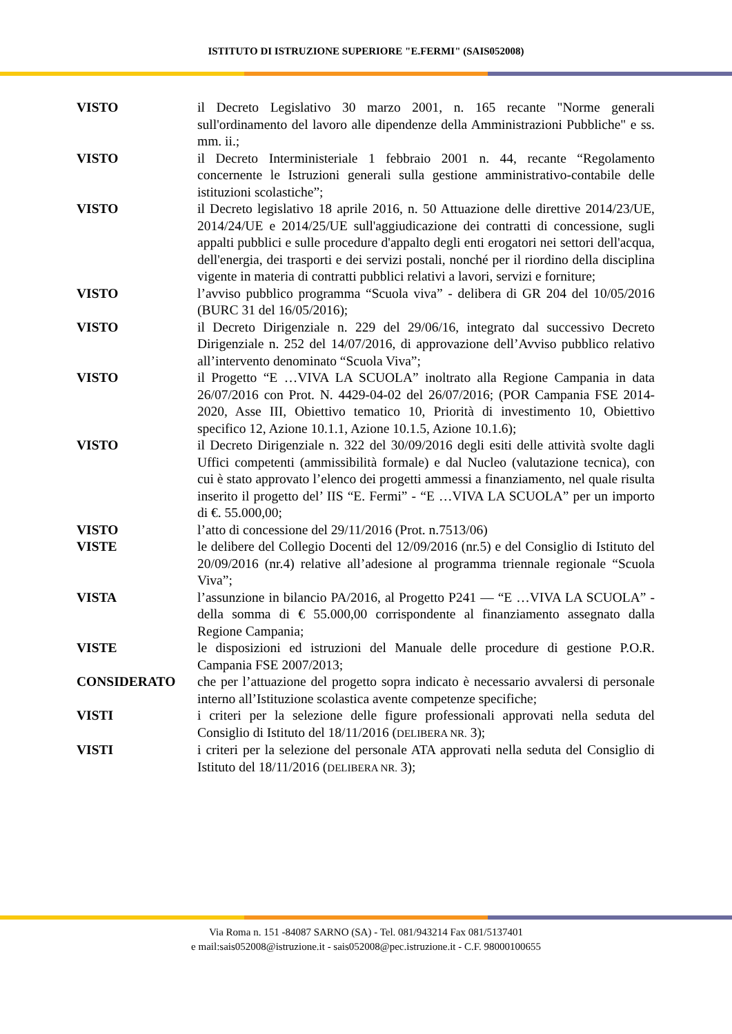ISTITUTO DI ISTRUZIONE SUPERIORE "E.FERMI" (SAIS052008)
VISTO il Decreto Legislativo 30 marzo 2001, n. 165 recante "Norme generali sull'ordinamento del lavoro alle dipendenze della Amministrazioni Pubbliche" e ss. mm. ii.;
VISTO il Decreto Interministeriale 1 febbraio 2001 n. 44, recante “Regolamento concernente le Istruzioni generali sulla gestione amministrativo-contabile delle istituzioni scolastiche”;
VISTO il Decreto legislativo 18 aprile 2016, n. 50 Attuazione delle direttive 2014/23/UE, 2014/24/UE e 2014/25/UE sull'aggiudicazione dei contratti di concessione, sugli appalti pubblici e sulle procedure d'appalto degli enti erogatori nei settori dell'acqua, dell'energia, dei trasporti e dei servizi postali, nonché per il riordino della disciplina vigente in materia di contratti pubblici relativi a lavori, servizi e forniture;
VISTO l’avviso pubblico programma “Scuola viva” - delibera di GR 204 del 10/05/2016 (BURC 31 del 16/05/2016);
VISTO il Decreto Dirigenziale n. 229 del 29/06/16, integrato dal successivo Decreto Dirigenziale n. 252 del 14/07/2016, di approvazione dell’Avviso pubblico relativo all’intervento denominato “Scuola Viva”;
VISTO il Progetto “E …VIVA LA SCUOLA” inoltrato alla Regione Campania in data 26/07/2016 con Prot. N. 4429-04-02 del 26/07/2016; (POR Campania FSE 2014-2020, Asse III, Obiettivo tematico 10, Priorità di investimento 10, Obiettivo specifico 12, Azione 10.1.1, Azione 10.1.5, Azione 10.1.6);
VISTO il Decreto Dirigenziale n. 322 del 30/09/2016 degli esiti delle attività svolte dagli Uffici competenti (ammissibilità formale) e dal Nucleo (valutazione tecnica), con cui è stato approvato l’elenco dei progetti ammessi a finanziamento, nel quale risulta inserito il progetto del’ IIS “E. Fermi” - “E …VIVA LA SCUOLA” per un importo di €. 55.000,00;
VISTO l’atto di concessione del 29/11/2016 (Prot. n.7513/06)
VISTE le delibere del Collegio Docenti del 12/09/2016 (nr.5) e del Consiglio di Istituto del 20/09/2016 (nr.4) relative all’adesione al programma triennale regionale “Scuola Viva”;
VISTA l’assunzione in bilancio PA/2016, al Progetto P241 — “E …VIVA LA SCUOLA” - della somma di € 55.000,00 corrispondente al finanziamento assegnato dalla Regione Campania;
VISTE le disposizioni ed istruzioni del Manuale delle procedure di gestione P.O.R. Campania FSE 2007/2013;
CONSIDERATO che per l’attuazione del progetto sopra indicato è necessario avvalersi di personale interno all’Istituzione scolastica avente competenze specifiche;
VISTI i criteri per la selezione delle figure professionali approvati nella seduta del Consiglio di Istituto del 18/11/2016 (DELIBERA NR. 3);
VISTI i criteri per la selezione del personale ATA approvati nella seduta del Consiglio di Istituto del 18/11/2016 (DELIBERA NR. 3);
Via Roma n. 151 -84087 SARNO (SA) - Tel. 081/943214 Fax 081/5137401
e mail:sais052008@istruzione.it - sais052008@pec.istruzione.it - C.F. 98000100655